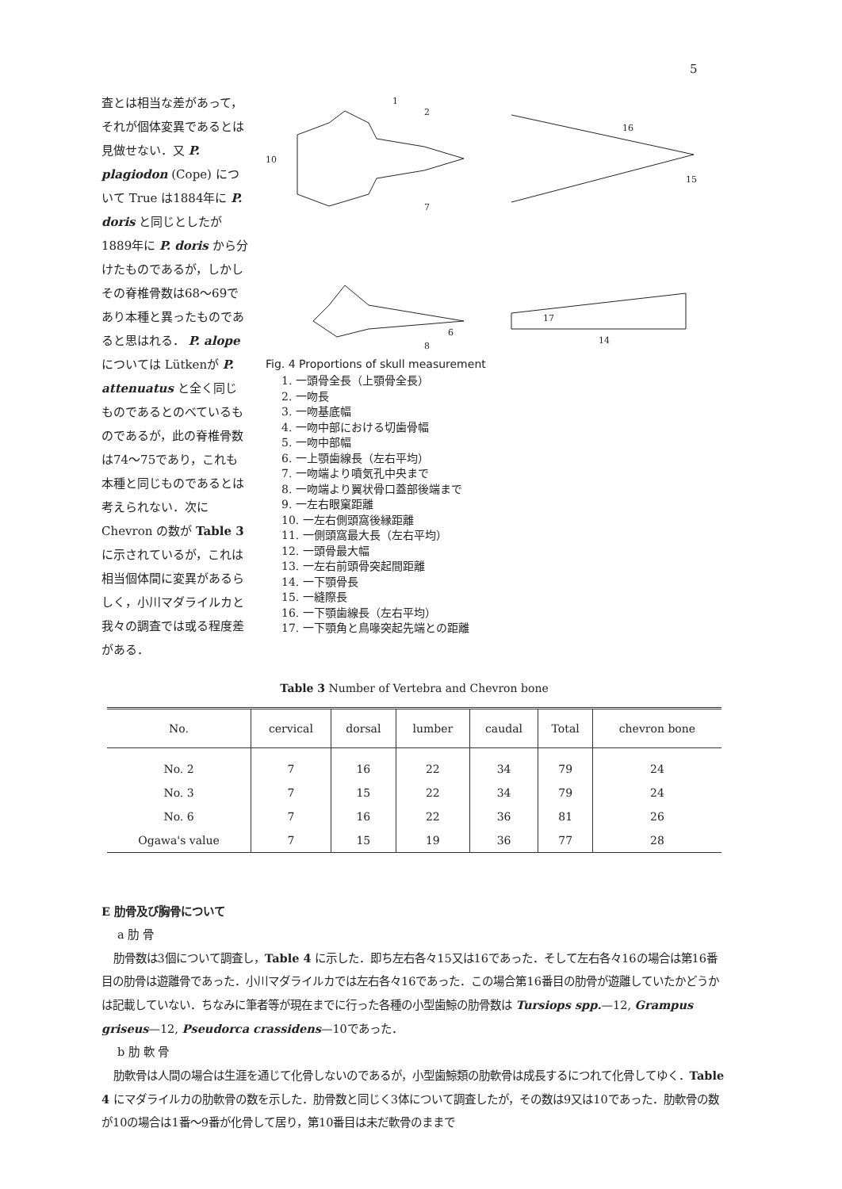5
査とは相当な差があって，それが個体変異であるとは見做せない．又 P. plagiodon (Cope) について True は1884年に P. doris と同じとしたが1889年に P. doris から分けたものであるが，しかしその脊椎骨数は68～69であり本種と異ったものであると思はれる． P. alope については Lütkenが P. attenuatus と全く同じものであるとのべているものであるが，此の脊椎骨数は74～75であり，これも本種と同じものであるとは考えられない．次にChevron の数が Table 3 に示されているが，これは相当個体間に変異があるらしく，小川マダライルカと我々の調査では或る程度差がある．
1
2
10
7
6
8
16
15
17
14
Fig. 4 Proportions of skull measurement
1. 一頭骨全長（上顎骨全長）
2. 一吻長
3. 一吻基底幅
4. 一吻中部における切歯骨幅
5. 一吻中部幅
6. 一上顎歯線長（左右平均）
7. 一吻端より噴気孔中央まで
8. 一吻端より翼状骨口蓋部後端まで
9. 一左右眼窠距離
10. 一左右側頭窩後縁距離
11. 一側頭窩最大長（左右平均）
12. 一頭骨最大幅
13. 一左右前頭骨突起間距離
14. 一下顎骨長
15. 一縫際長
16. 一下顎歯線長（左右平均）
17. 一下顎角と鳥喙突起先端との距離
Table 3 Number of Vertebra and Chevron bone
| No. | cervical | dorsal | lumber | caudal | Total | chevron bone |
| --- | --- | --- | --- | --- | --- | --- |
| No. 2 | 7 | 16 | 22 | 34 | 79 | 24 |
| No. 3 | 7 | 15 | 22 | 34 | 79 | 24 |
| No. 6 | 7 | 16 | 22 | 36 | 81 | 26 |
| Ogawa's value | 7 | 15 | 19 | 36 | 77 | 28 |
E 肋骨及び胸骨について
a 肋 骨
肋骨数は3個について調査し，Table 4 に示した．即ち左右各々15又は16であった．そして左右各々16の場合は第16番目の肋骨は遊離骨であった．小川マダライルカでは左右各々16であった．この場合第16番目の肋骨が遊離していたかどうかは記載していない．ちなみに筆者等が現在までに行った各種の小型歯鯨の肋骨数は Tursiops spp.—12, Grampus griseus—12, Pseudorca crassidens—10であった．
b 肋 軟 骨
肋軟骨は人間の場合は生涯を通じて化骨しないのであるが，小型歯鯨類の肋軟骨は成長するにつれて化骨してゆく．Table 4 にマダライルカの肋軟骨の数を示した．肋骨数と同じく3体について調査したが，その数は9又は10であった．肋軟骨の数が10の場合は1番～9番が化骨して居り，第10番目は未だ軟骨のままで